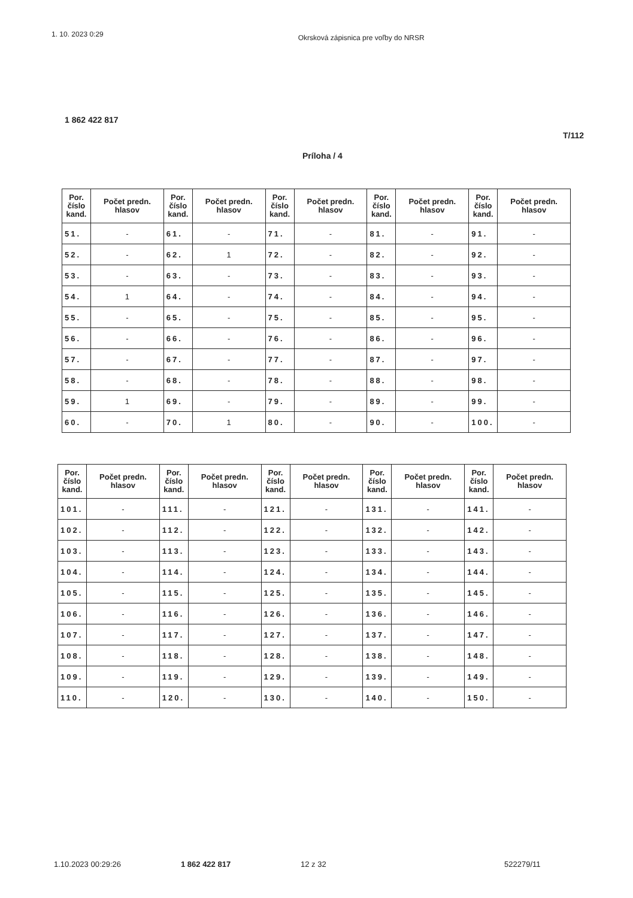1. 10. 2023 0:29 Okrsková zápisnica pre voľby do NRSR
1 862 422 817
T/112
Príloha / 4
| Por. číslo kand. | Počet predn. hlasov | Por. číslo kand. | Počet predn. hlasov | Por. číslo kand. | Počet predn. hlasov | Por. číslo kand. | Počet predn. hlasov | Por. číslo kand. | Počet predn. hlasov |
| --- | --- | --- | --- | --- | --- | --- | --- | --- | --- |
| 51. | - | 61. | - | 71. | - | 81. | - | 91. | - |
| 52. | - | 62. | 1 | 72. | - | 82. | - | 92. | - |
| 53. | - | 63. | - | 73. | - | 83. | - | 93. | - |
| 54. | 1 | 64. | - | 74. | - | 84. | - | 94. | - |
| 55. | - | 65. | - | 75. | - | 85. | - | 95. | - |
| 56. | - | 66. | - | 76. | - | 86. | - | 96. | - |
| 57. | - | 67. | - | 77. | - | 87. | - | 97. | - |
| 58. | - | 68. | - | 78. | - | 88. | - | 98. | - |
| 59. | 1 | 69. | - | 79. | - | 89. | - | 99. | - |
| 60. | - | 70. | 1 | 80. | - | 90. | - | 100. | - |
| Por. číslo kand. | Počet predn. hlasov | Por. číslo kand. | Počet predn. hlasov | Por. číslo kand. | Počet predn. hlasov | Por. číslo kand. | Počet predn. hlasov | Por. číslo kand. | Počet predn. hlasov |
| --- | --- | --- | --- | --- | --- | --- | --- | --- | --- |
| 101. | - | 111. | - | 121. | - | 131. | - | 141. | - |
| 102. | - | 112. | - | 122. | - | 132. | - | 142. | - |
| 103. | - | 113. | - | 123. | - | 133. | - | 143. | - |
| 104. | - | 114. | - | 124. | - | 134. | - | 144. | - |
| 105. | - | 115. | - | 125. | - | 135. | - | 145. | - |
| 106. | - | 116. | - | 126. | - | 136. | - | 146. | - |
| 107. | - | 117. | - | 127. | - | 137. | - | 147. | - |
| 108. | - | 118. | - | 128. | - | 138. | - | 148. | - |
| 109. | - | 119. | - | 129. | - | 139. | - | 149. | - |
| 110. | - | 120. | - | 130. | - | 140. | - | 150. | - |
1.10.2023 00:29:26 1 862 422 817 12 z 32 522279/11